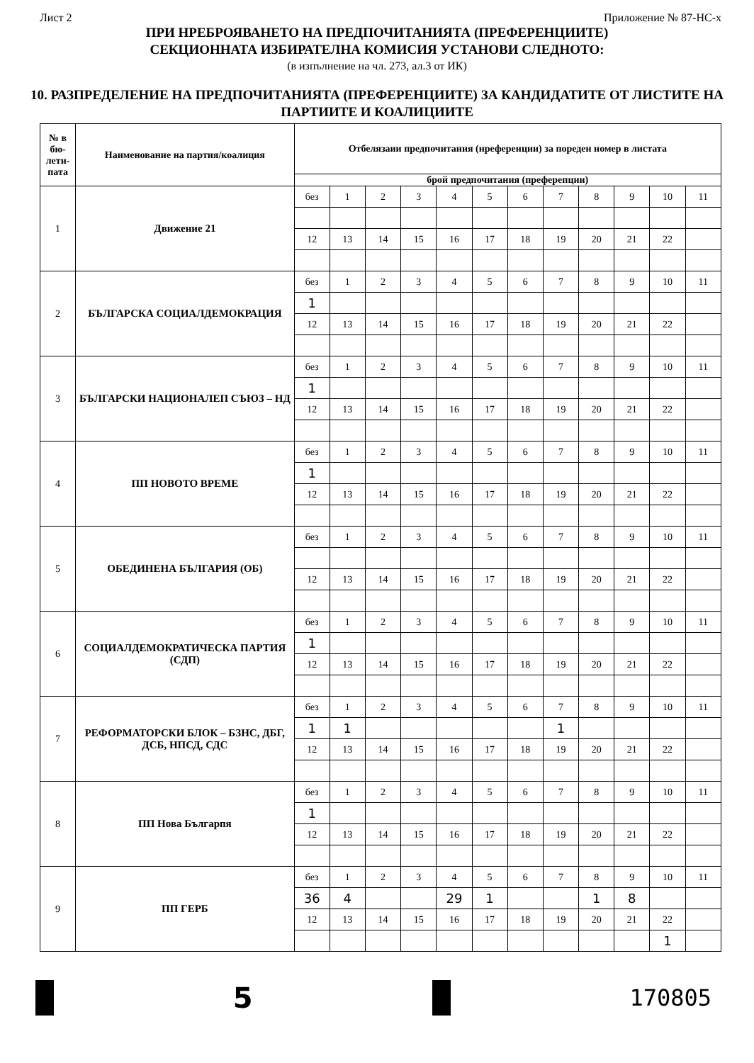Лист 2 Приложение № 87-НС-х
ПРИ НРЕБРОЯВАНЕТО НА ПРЕДПОЧИТАНИЯТА (ПРЕФЕРЕНЦИИТЕ)
СЕКЦИОННАТА ИЗБИРАТЕЛНА КОМИСИЯ УСТАНОВИ СЛЕДНОТО:
(в изпълнение на чл. 273, ал.3 от ИК)
10. РАЗПРЕДЕЛЕНИЕ НА ПРЕДПОЧИТАНИЯТА (ПРЕФЕРЕНЦИИТЕ) ЗА КАНДИДАТИТЕ ОТ ЛИСТИТЕ НА ПАРТИИТЕ И КОАЛИЦИИТЕ
| № в бю-лети-пата | Наименование на партия/коалиция | Отбелязаии предпочитания (нреференции) за пореден номер в листата | | | | | | | | | | | |
| --- | --- | --- | --- | --- | --- | --- | --- | --- | --- | --- | --- | --- | --- |
| | | брой предпочитания (преферепции) | | | | | | | | | | | |
| 1 | Движение 21 | без | 1 | 2 | 3 | 4 | 5 | 6 | 7 | 8 | 9 | 10 | 11 |
| | | 12 | 13 | 14 | 15 | 16 | 17 | 18 | 19 | 20 | 21 | 22 | |
| 2 | БЪЛГАРСКА СОЦИАЛДЕМОКРАЦИЯ | без | 1 | 2 | 3 | 4 | 5 | 6 | 7 | 8 | 9 | 10 | 11 |
| | | 1 | | | | | | | | | | | |
| | | 12 | 13 | 14 | 15 | 16 | 17 | 18 | 19 | 20 | 21 | 22 | |
| 3 | БЪЛГАРСКИ НАЦИОНАЛЕП СЪЮЗ – НД | без | 1 | 2 | 3 | 4 | 5 | 6 | 7 | 8 | 9 | 10 | 11 |
| | | 1 | | | | | | | | | | | |
| | | 12 | 13 | 14 | 15 | 16 | 17 | 18 | 19 | 20 | 21 | 22 | |
| 4 | ПП НОВОТО ВРЕМЕ | без | 1 | 2 | 3 | 4 | 5 | 6 | 7 | 8 | 9 | 10 | 11 |
| | | 1 | | | | | | | | | | | |
| | | 12 | 13 | 14 | 15 | 16 | 17 | 18 | 19 | 20 | 21 | 22 | |
| 5 | ОБЕДИНЕНА БЪЛГАРИЯ (ОБ) | без | 1 | 2 | 3 | 4 | 5 | 6 | 7 | 8 | 9 | 10 | 11 |
| | | 12 | 13 | 14 | 15 | 16 | 17 | 18 | 19 | 20 | 21 | 22 | |
| 6 | СОЦИАЛДЕМОКРАТИЧЕСКА ПАРТИЯ (СДП) | без | 1 | 2 | 3 | 4 | 5 | 6 | 7 | 8 | 9 | 10 | 11 |
| | | 1 | | | | | | | | | | | |
| | | 12 | 13 | 14 | 15 | 16 | 17 | 18 | 19 | 20 | 21 | 22 | |
| 7 | РЕФОРМАТОРСКИ БЛОК – БЗНС, ДБГ, ДСБ, НПСД, СДС | без | 1 | 2 | 3 | 4 | 5 | 6 | 7 | 8 | 9 | 10 | 11 |
| | | 1 | 1 | | | | | | 1 | | | | |
| | | 12 | 13 | 14 | 15 | 16 | 17 | 18 | 19 | 20 | 21 | 22 | |
| 8 | ПП Нова Българпя | без | 1 | 2 | 3 | 4 | 5 | 6 | 7 | 8 | 9 | 10 | 11 |
| | | 1 | | | | | | | | | | | |
| | | 12 | 13 | 14 | 15 | 16 | 17 | 18 | 19 | 20 | 21 | 22 | |
| 9 | ПП ГЕРБ | без | 1 | 2 | 3 | 4 | 5 | 6 | 7 | 8 | 9 | 10 | 11 |
| | | 36 | 4 | | | 29 | 1 | | | 1 | 8 | | |
| | | 12 | 13 | 14 | 15 | 16 | 17 | 18 | 19 | 20 | 21 | 22 | |
| | | | | | | | | | | | | 1 | |
5
170805